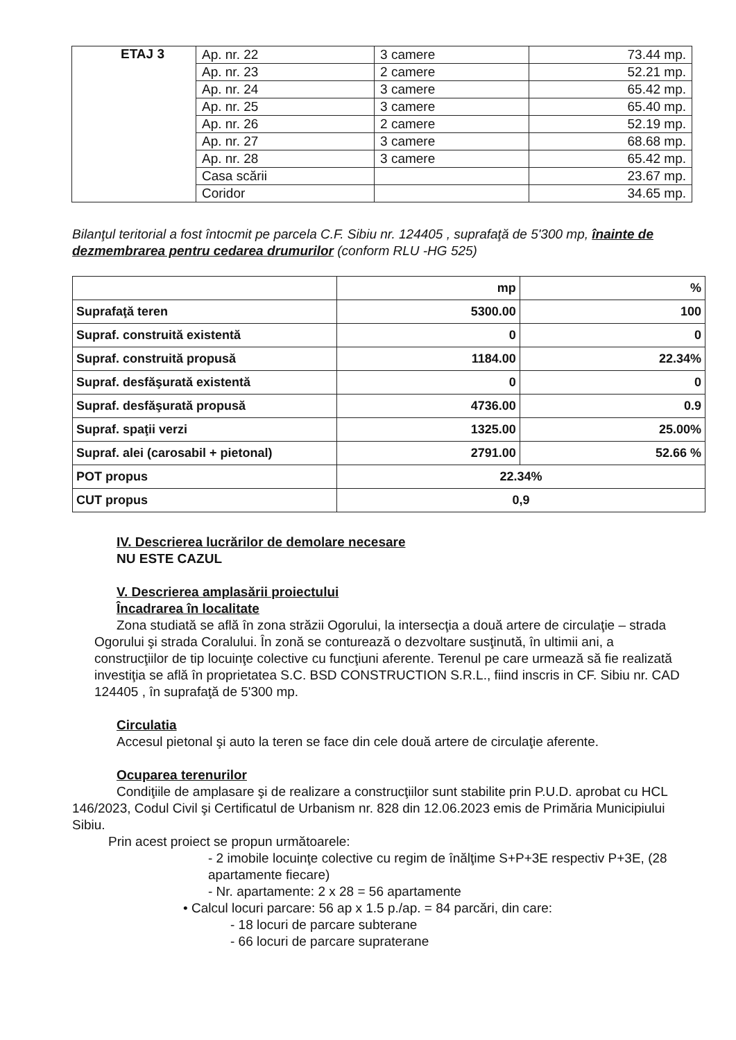| ETAJ 3 | Ap. nr. 22 | 3 camere | 73.44 mp. |
| | Ap. nr. 23 | 2 camere | 52.21 mp. |
| | Ap. nr. 24 | 3 camere | 65.42 mp. |
| | Ap. nr. 25 | 3 camere | 65.40 mp. |
| | Ap. nr. 26 | 2 camere | 52.19 mp. |
| | Ap. nr. 27 | 3 camere | 68.68 mp. |
| | Ap. nr. 28 | 3 camere | 65.42 mp. |
| | Casa scării | | 23.67 mp. |
| | Coridor | | 34.65 mp. |
Bilanţul teritorial a fost întocmit pe parcela C.F. Sibiu nr. 124405 , suprafaţă de 5'300 mp, înainte de dezmembrarea pentru cedarea drumurilor (conform RLU -HG 525)
| | mp | % |
| Suprafaţă teren | 5300.00 | 100 |
| Supraf. construită existentă | 0 | 0 |
| Supraf. construită propusă | 1184.00 | 22.34% |
| Supraf. desfăşurată existentă | 0 | 0 |
| Supraf. desfăşurată propusă | 4736.00 | 0.9 |
| Supraf. spaţii verzi | 1325.00 | 25.00% |
| Supraf. alei (carosabil + pietonal) | 2791.00 | 52.66 % |
| POT propus | 22.34% | |
| CUT propus | 0,9 | |
IV. Descrierea lucrărilor de demolare necesare
NU ESTE CAZUL
V. Descrierea amplasării proiectului
Încadrarea în localitate
Zona studiată se află în zona străzii Ogorului, la intersecţia a două artere de circulaţie – strada Ogorului şi strada Coralului. În zonă se conturează o dezvoltare susţinută, în ultimii ani, a construcţiilor de tip locuinţe colective cu funcţiuni aferente. Terenul pe care urmează să fie realizată investiţia se află în proprietatea S.C. BSD CONSTRUCTION S.R.L., fiind inscris in CF. Sibiu nr. CAD 124405 , în suprafaţă de 5'300 mp.
Circulatia
Accesul pietonal şi auto la teren se face din cele două artere de circulaţie aferente.
Ocuparea terenurilor
Condiţiile de amplasare şi de realizare a construcţiilor sunt stabilite prin P.U.D. aprobat cu HCL 146/2023, Codul Civil şi Certificatul de Urbanism nr. 828 din 12.06.2023 emis de Primăria Municipiului Sibiu.
Prin acest proiect se propun următoarele:
- 2 imobile locuinţe colective cu regim de înălţime S+P+3E respectiv P+3E, (28 apartamente fiecare)
- Nr. apartamente: 2 x 28 = 56 apartamente
• Calcul locuri parcare: 56 ap x 1.5 p./ap. = 84 parcări, din care:
- 18 locuri de parcare subterane
- 66 locuri de parcare supraterane